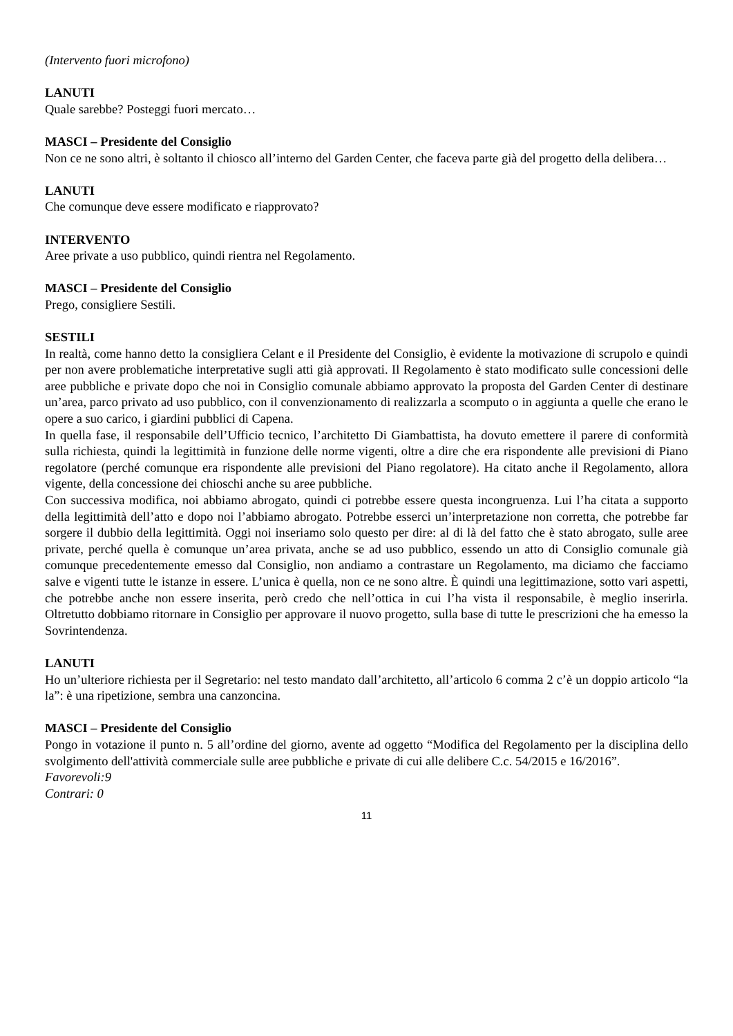(Intervento fuori microfono)
LANUTI
Quale sarebbe? Posteggi fuori mercato…
MASCI – Presidente del Consiglio
Non ce ne sono altri, è soltanto il chiosco all’interno del Garden Center, che faceva parte già del progetto della delibera…
LANUTI
Che comunque deve essere modificato e riapprovato?
INTERVENTO
Aree private a uso pubblico, quindi rientra nel Regolamento.
MASCI – Presidente del Consiglio
Prego, consigliere Sestili.
SESTILI
In realtà, come hanno detto la consigliera Celant e il Presidente del Consiglio, è evidente la motivazione di scrupolo e quindi per non avere problematiche interpretative sugli atti già approvati. Il Regolamento è stato modificato sulle concessioni delle aree pubbliche e private dopo che noi in Consiglio comunale abbiamo approvato la proposta del Garden Center di destinare un’area, parco privato ad uso pubblico, con il convenzionamento di realizzarla a scomputo o in aggiunta a quelle che erano le opere a suo carico, i giardini pubblici di Capena.
In quella fase, il responsabile dell’Ufficio tecnico, l’architetto Di Giambattista, ha dovuto emettere il parere di conformità sulla richiesta, quindi la legittimità in funzione delle norme vigenti, oltre a dire che era rispondente alle previsioni di Piano regolatore (perché comunque era rispondente alle previsioni del Piano regolatore). Ha citato anche il Regolamento, allora vigente, della concessione dei chioschi anche su aree pubbliche.
Con successiva modifica, noi abbiamo abrogato, quindi ci potrebbe essere questa incongruenza. Lui l’ha citata a supporto della legittimità dell’atto e dopo noi l’abbiamo abrogato. Potrebbe esserci un’interpretazione non corretta, che potrebbe far sorgere il dubbio della legittimità. Oggi noi inseriamo solo questo per dire: al di là del fatto che è stato abrogato, sulle aree private, perché quella è comunque un’area privata, anche se ad uso pubblico, essendo un atto di Consiglio comunale già comunque precedentemente emesso dal Consiglio, non andiamo a contrastare un Regolamento, ma diciamo che facciamo salve e vigenti tutte le istanze in essere. L’unica è quella, non ce ne sono altre. È quindi una legittimazione, sotto vari aspetti, che potrebbe anche non essere inserita, però credo che nell’ottica in cui l’ha vista il responsabile, è meglio inserirla. Oltretutto dobbiamo ritornare in Consiglio per approvare il nuovo progetto, sulla base di tutte le prescrizioni che ha emesso la Sovrintendenza.
LANUTI
Ho un’ulteriore richiesta per il Segretario: nel testo mandato dall’architetto, all’articolo 6 comma 2 c’è un doppio articolo “la la”: è una ripetizione, sembra una canzoncina.
MASCI – Presidente del Consiglio
Pongo in votazione il punto n. 5 all’ordine del giorno, avente ad oggetto “Modifica del Regolamento per la disciplina dello svolgimento dell'attività commerciale sulle aree pubbliche e private di cui alle delibere C.c. 54/2015 e 16/2016”.
Favorevoli:9
Contrari: 0
11